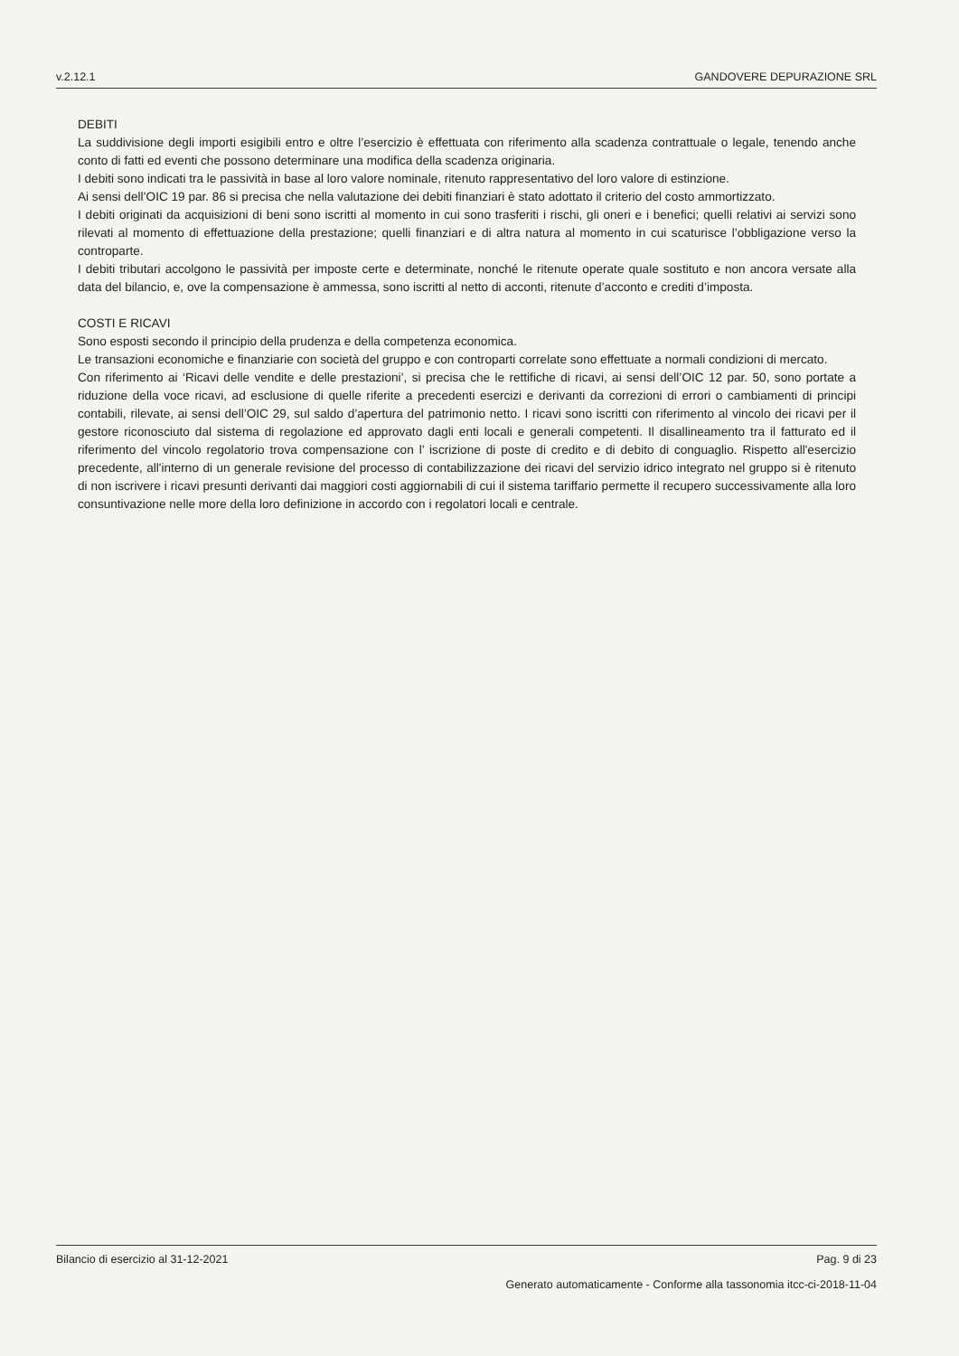v.2.12.1 GANDOVERE DEPURAZIONE SRL
DEBITI
La suddivisione degli importi esigibili entro e oltre l’esercizio è effettuata con riferimento alla scadenza contrattuale o legale, tenendo anche conto di fatti ed eventi che possono determinare una modifica della scadenza originaria.
I debiti sono indicati tra le passività in base al loro valore nominale, ritenuto rappresentativo del loro valore di estinzione.
Ai sensi dell’OIC 19 par. 86 si precisa che nella valutazione dei debiti finanziari è stato adottato il criterio del costo ammortizzato.
I debiti originati da acquisizioni di beni sono iscritti al momento in cui sono trasferiti i rischi, gli oneri e i benefici; quelli relativi ai servizi sono rilevati al momento di effettuazione della prestazione; quelli finanziari e di altra natura al momento in cui scaturisce l’obbligazione verso la controparte.
I debiti tributari accolgono le passività per imposte certe e determinate, nonché le ritenute operate quale sostituto e non ancora versate alla data del bilancio, e, ove la compensazione è ammessa, sono iscritti al netto di acconti, ritenute d’acconto e crediti d’imposta.
COSTI E RICAVI
Sono esposti secondo il principio della prudenza e della competenza economica.
Le transazioni economiche e finanziarie con società del gruppo e con controparti correlate sono effettuate a normali condizioni di mercato.
Con riferimento ai ‘Ricavi delle vendite e delle prestazioni’, si precisa che le rettifiche di ricavi, ai sensi dell’OIC 12 par. 50, sono portate a riduzione della voce ricavi, ad esclusione di quelle riferite a precedenti esercizi e derivanti da correzioni di errori o cambiamenti di principi contabili, rilevate, ai sensi dell’OIC 29, sul saldo d’apertura del patrimonio netto. I ricavi sono iscritti con riferimento al vincolo dei ricavi per il gestore riconosciuto dal sistema di regolazione ed approvato dagli enti locali e generali competenti. Il disallineamento tra il fatturato ed il riferimento del vincolo regolatorio trova compensazione con l’ iscrizione di poste di credito e di debito di conguaglio. Rispetto all'esercizio precedente, all'interno di un generale revisione del processo di contabilizzazione dei ricavi del servizio idrico integrato nel gruppo si è ritenuto di non iscrivere i ricavi presunti derivanti dai maggiori costi aggiornabili di cui il sistema tariffario permette il recupero successivamente alla loro consuntivazione nelle more della loro definizione in accordo con i regolatori locali e centrale.
Bilancio di esercizio al 31-12-2021 Pag. 9 di 23
Generato automaticamente - Conforme alla tassonomia itcc-ci-2018-11-04